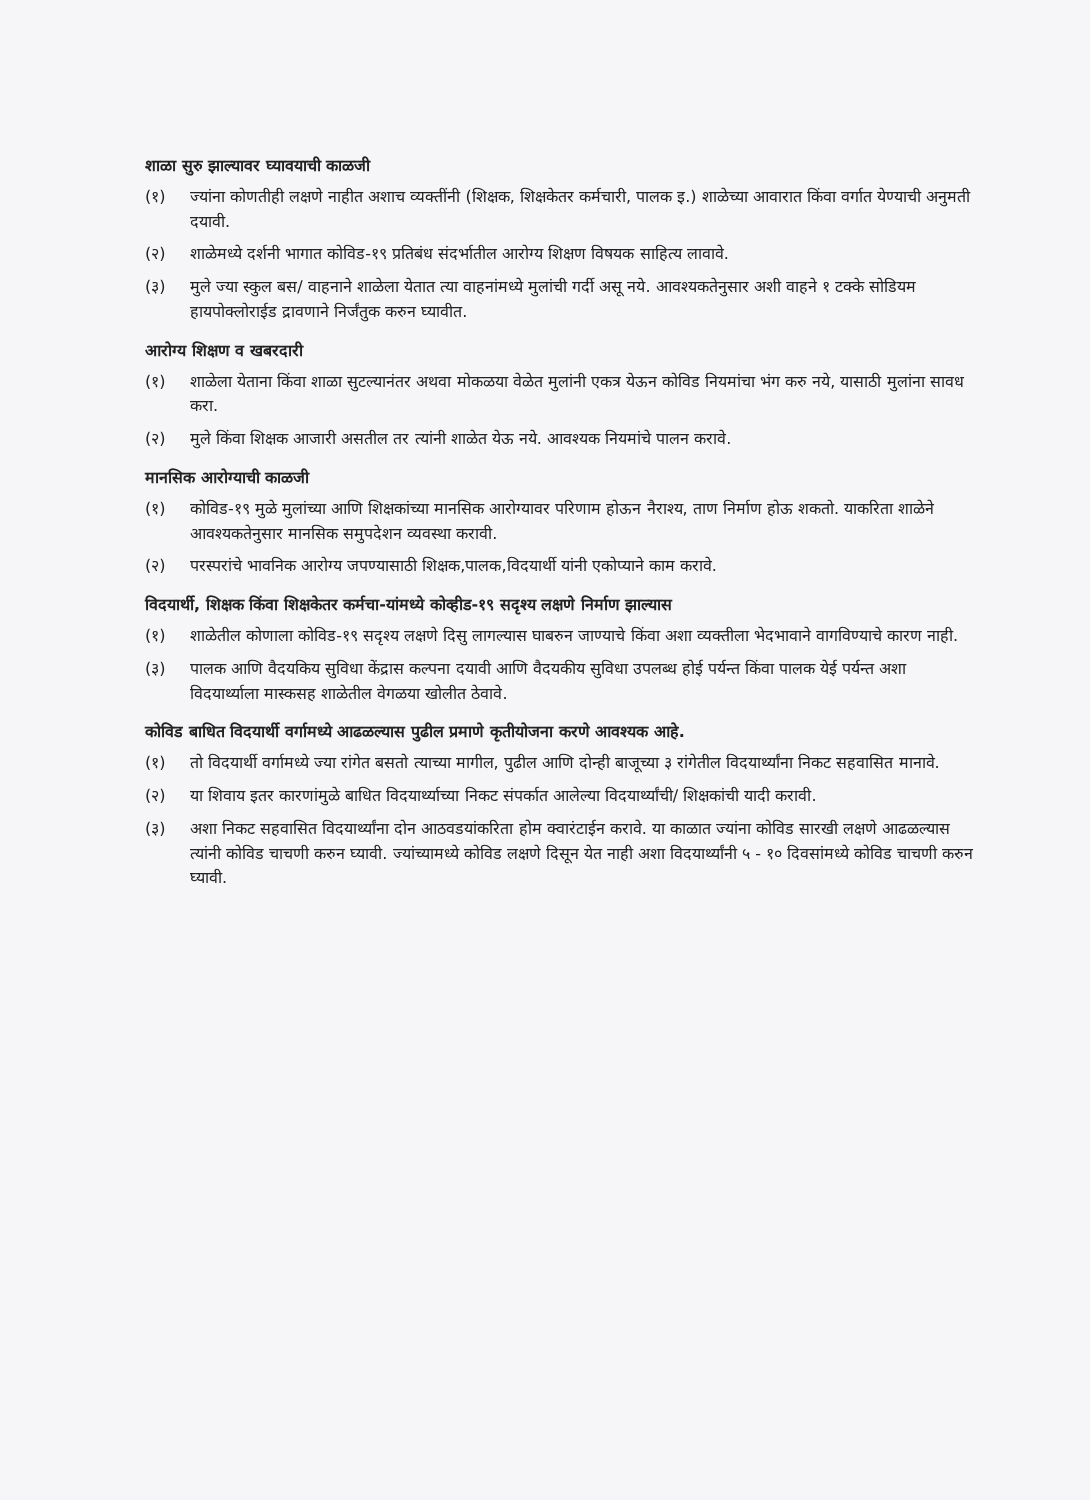शाळा सुरु झाल्यावर घ्यावयाची काळजी
(१) ज्यांना कोणतीही लक्षणे नाहीत अशाच व्यक्तींनी (शिक्षक, शिक्षकेतर कर्मचारी, पालक इ.) शाळेच्या आवारात किंवा वर्गात येण्याची अनुमती दयावी.
(२) शाळेमध्ये दर्शनी भागात कोविड-१९ प्रतिबंध संदर्भातील आरोग्य शिक्षण विषयक साहित्य लावावे.
(३) मुले ज्या स्कुल बस/ वाहनाने शाळेला येतात त्या वाहनांमध्ये मुलांची गर्दी असू नये. आवश्यकतेनुसार अशी वाहने १ टक्के सोडियम हायपोक्लोराईड द्रावणाने निर्जंतुक करुन घ्यावीत.
आरोग्य शिक्षण व खबरदारी
(१) शाळेला येताना किंवा शाळा सुटल्यानंतर अथवा मोकळया वेळेत मुलांनी एकत्र येऊन कोविड नियमांचा भंग करु नये, यासाठी मुलांना सावध करा.
(२) मुले किंवा शिक्षक आजारी असतील तर त्यांनी शाळेत येऊ नये. आवश्यक नियमांचे पालन करावे.
मानसिक आरोग्याची काळजी
(१) कोविड-१९ मुळे मुलांच्या आणि शिक्षकांच्या मानसिक आरोग्यावर परिणाम होऊन नैराश्य, ताण निर्माण होऊ शकतो. याकरिता शाळेने आवश्यकतेनुसार मानसिक समुपदेशन व्यवस्था करावी.
(२) परस्परांचे भावनिक आरोग्य जपण्यासाठी शिक्षक,पालक,विदयार्थी यांनी एकोप्याने काम करावे.
विदयार्थी, शिक्षक किंवा शिक्षकेतर कर्मचा-यांमध्ये कोव्हीड-१९ सदृश्य लक्षणे निर्माण झाल्यास
(१) शाळेतील कोणाला कोविड-१९ सदृश्य लक्षणे दिसु लागल्यास घाबरुन जाण्याचे किंवा अशा व्यक्तीला भेदभावाने वागविण्याचे कारण नाही.
(३) पालक आणि वैदयकिय सुविधा केंद्रास कल्पना दयावी आणि वैदयकीय सुविधा उपलब्ध होई पर्यन्त किंवा पालक येई पर्यन्त अशा विदयार्थ्याला मास्कसह शाळेतील वेगळया खोलीत ठेवावे.
कोविड बाधित विदयार्थी वर्गामध्ये आढळल्यास पुढील प्रमाणे कृतीयोजना करणे आवश्यक आहे.
(१) तो विदयार्थी वर्गामध्ये ज्या रांगेत बसतो त्याच्या मागील, पुढील आणि दोन्ही बाजूच्या ३ रांगेतील विदयार्थ्यांना निकट सहवासित मानावे.
(२) या शिवाय इतर कारणांमुळे बाधित विदयार्थ्याच्या निकट संपर्कात आलेल्या विदयार्थ्यांची/ शिक्षकांची यादी करावी.
(३) अशा निकट सहवासित विदयार्थ्यांना दोन आठवडयांकरिता होम क्वारंटाईन करावे. या काळात ज्यांना कोविड सारखी लक्षणे आढळल्यास त्यांनी कोविड चाचणी करुन घ्यावी. ज्यांच्यामध्ये कोविड लक्षणे दिसून येत नाही अशा विदयार्थ्यांनी ५ - १० दिवसांमध्ये कोविड चाचणी करुन घ्यावी.